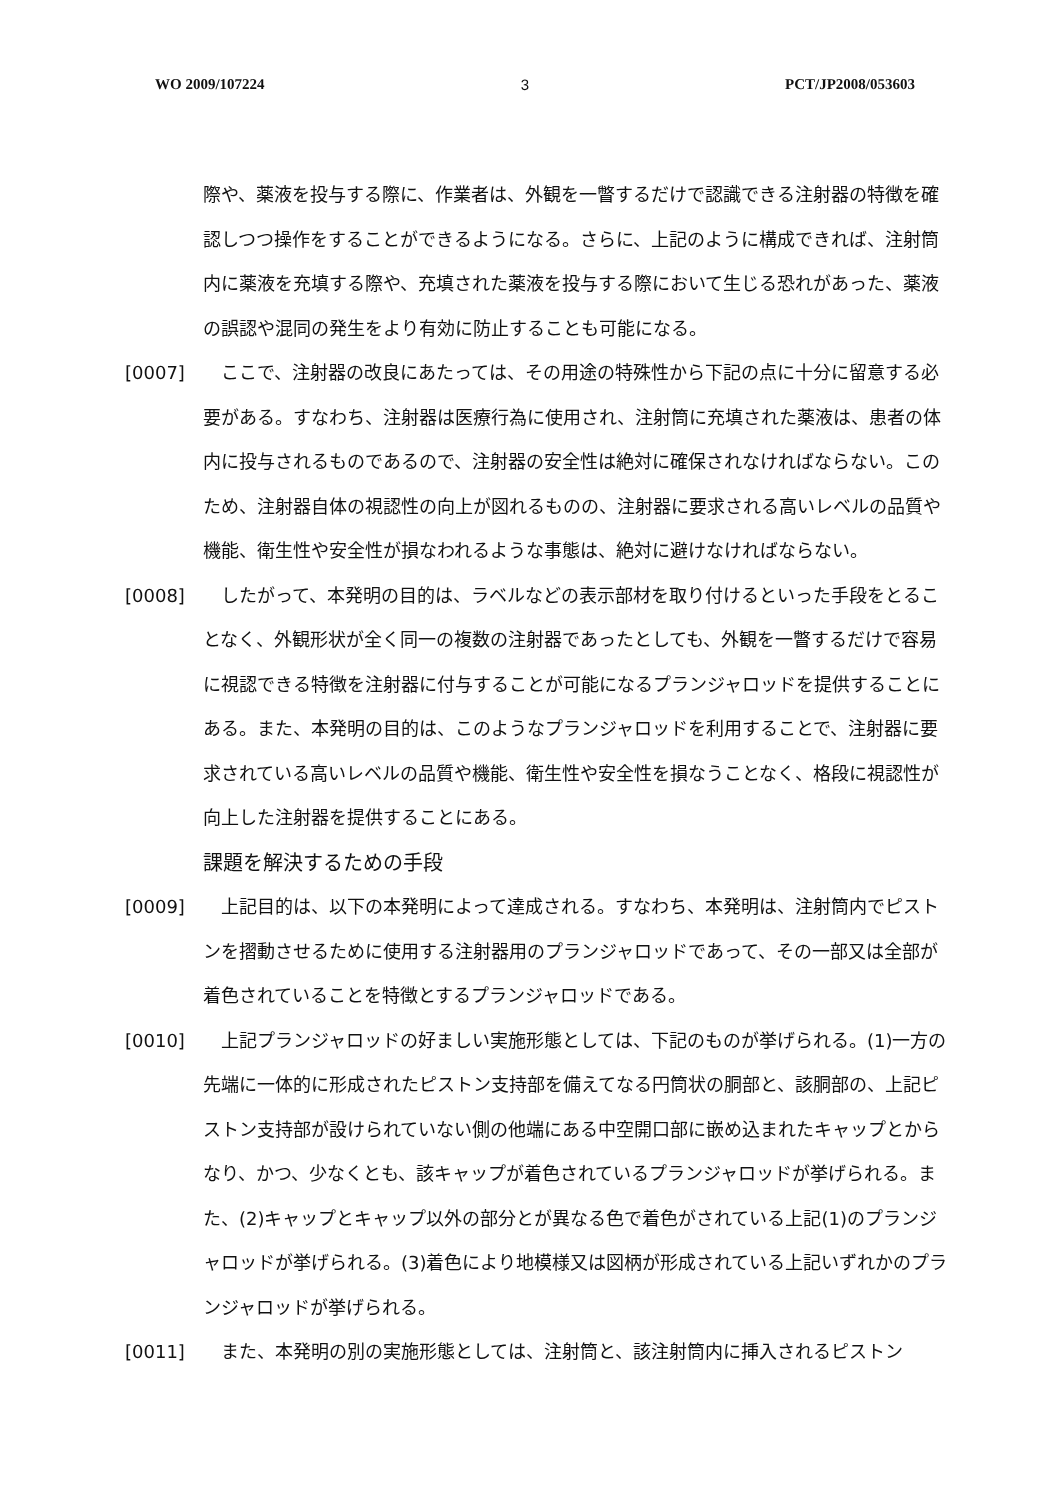WO 2009/107224 3 PCT/JP2008/053603
際や、薬液を投与する際に、作業者は、外観を一瞥するだけで認識できる注射器の特徴を確認しつつ操作をすることができるようになる。さらに、上記のように構成できれば、注射筒内に薬液を充填する際や、充填された薬液を投与する際において生じる恐れがあった、薬液の誤認や混同の発生をより有効に防止することも可能になる。
[0007]　ここで、注射器の改良にあたっては、その用途の特殊性から下記の点に十分に留意する必要がある。すなわち、注射器は医療行為に使用され、注射筒に充填された薬液は、患者の体内に投与されるものであるので、注射器の安全性は絶対に確保されなければならない。このため、注射器自体の視認性の向上が図れるものの、注射器に要求される高いレベルの品質や機能、衛生性や安全性が損なわれるような事態は、絶対に避けなければならない。
[0008]　したがって、本発明の目的は、ラベルなどの表示部材を取り付けるといった手段をとることなく、外観形状が全く同一の複数の注射器であったとしても、外観を一瞥するだけで容易に視認できる特徴を注射器に付与することが可能になるプランジャロッドを提供することにある。また、本発明の目的は、このようなプランジャロッドを利用することで、注射器に要求されている高いレベルの品質や機能、衛生性や安全性を損なうことなく、格段に視認性が向上した注射器を提供することにある。
課題を解決するための手段
[0009]　上記目的は、以下の本発明によって達成される。すなわち、本発明は、注射筒内でピストンを摺動させるために使用する注射器用のプランジャロッドであって、その一部又は全部が着色されていることを特徴とするプランジャロッドである。
[0010]　上記プランジャロッドの好ましい実施形態としては、下記のものが挙げられる。(1)一方の先端に一体的に形成されたピストン支持部を備えてなる円筒状の胴部と、該胴部の、上記ピストン支持部が設けられていない側の他端にある中空開口部に嵌め込まれたキャップとからなり、かつ、少なくとも、該キャップが着色されているプランジャロッドが挙げられる。また、(2)キャップとキャップ以外の部分とが異なる色で着色がされている上記(1)のプランジャロッドが挙げられる。(3)着色により地模様又は図柄が形成されている上記いずれかのプランジャロッドが挙げられる。
[0011]　また、本発明の別の実施形態としては、注射筒と、該注射筒内に挿入されるピストン